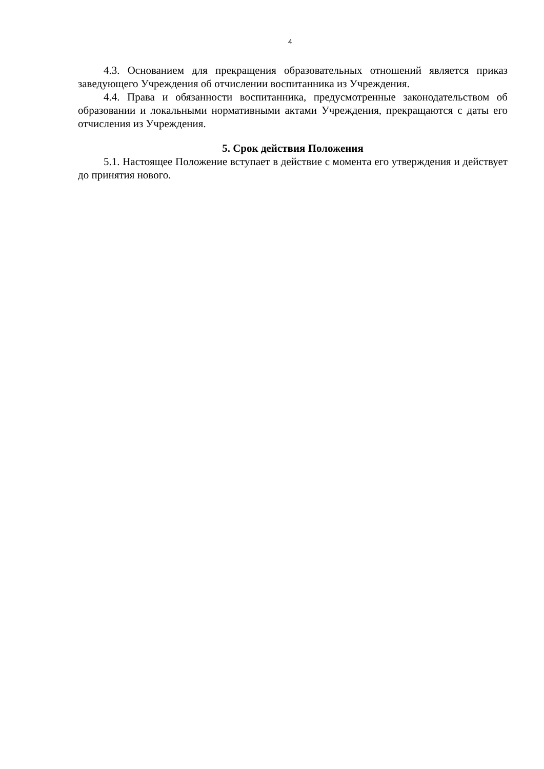4
4.3. Основанием для прекращения образовательных отношений является приказ заведующего Учреждения об отчислении воспитанника из Учреждения.
4.4. Права и обязанности воспитанника, предусмотренные законодательством об образовании и локальными нормативными актами Учреждения, прекращаются с даты его отчисления из Учреждения.
5. Срок действия Положения
5.1. Настоящее Положение вступает в действие с момента его утверждения и действует до принятия нового.